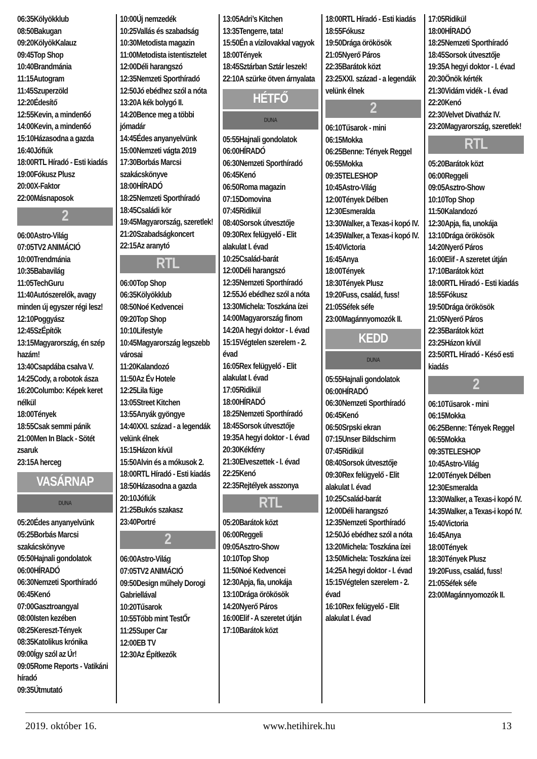06:35Kölyökklub
08:50Bakugan
09:20KölyökKalauz
09:45Top Shop
10:40Brandmánia
11:15Autogram
11:45Szuperzöld
12:20Édesítő
12:55Kevin, a minden6ó
14:00Kevin, a minden6ó
15:10Házasodna a gazda
16:40Jófiúk
18:00RTL Híradó - Esti kiadás
19:00Fókusz Plusz
20:00X-Faktor
22:00Másnaposok
2
06:00Astro-Világ
07:05TV2 ANIMÁCIÓ
10:00Trendmánia
10:35Babavilág
11:05TechGuru
11:40Autószerelők, avagy minden új egyszer régi lesz!
12:10Poggyász
12:45SzÉpítők
13:15Magyarország, én szép hazám!
13:40Csapdába csalva V.
14:25Cody, a robotok ásza
16:20Columbo: Képek keret nélkül
18:00Tények
18:55Csak semmi pánik
21:00Men In Black - Sötét zsaruk
23:15A herceg
VASÁRNAP
DUNA
05:20Édes anyanyelvünk
05:25Borbás Marcsi szakácskönyve
05:50Hajnali gondolatok
06:00HÍRADÓ
06:30Nemzeti Sporthíradó
06:45Kenó
07:00Gasztroangyal
08:00Isten kezében
08:25Kereszt-Tények
08:35Katolikus krónika
09:00Így szól az Úr!
09:05Rome Reports - Vatikáni híradó
09:35Útmutató
10:00Új nemzedék
10:25Vallás és szabadság
10:30Metodista magazin
11:00Metodista istentisztelet
12:00Déli harangszó
12:35Nemzeti Sporthíradó
12:50Jó ebédhez szól a nóta
13:20A kék bolygó II.
14:20Bence meg a többi jómadár
14:45Édes anyanyelvünk
15:00Nemzeti vágta 2019
17:30Borbás Marcsi szakácskönyve
18:00HÍRADÓ
18:25Nemzeti Sporthíradó
18:45Családi kör
19:45Magyarország, szeretlek!
21:20Szabadságkoncert
22:15Az aranytó
RTL
06:00Top Shop
06:35Kölyökklub
08:50Noé Kedvencei
09:20Top Shop
10:10Lifestyle
10:45Magyarország legszebb városai
11:20Kalandozó
11:50Az Év Hotele
12:25Lila füge
13:05Street Kitchen
13:55Anyák gyöngye
14:40XXI. század - a legendák velünk élnek
15:15Házon kívül
15:50Alvin és a mókusok 2.
18:00RTL Híradó - Esti kiadás
18:50Házasodna a gazda
20:10Jófiúk
21:25Bukós szakasz
23:40Portré
2
06:00Astro-Világ
07:05TV2 ANIMÁCIÓ
09:50Design műhely Dorogi Gabriellával
10:20Tűsarok
10:55Több mint TestŐr
11:25Super Car
12:00EB TV
12:30Az Építkezők
13:05Adri’s Kitchen
13:35Tengerre, tata!
15:50Én a vízilovakkal vagyok
18:00Tények
18:45Sztárban Sztár leszek!
22:10A szürke ötven árnyalata
HÉTFŐ
DUNA
05:55Hajnali gondolatok
06:00HÍRADÓ
06:30Nemzeti Sporthíradó
06:45Kenó
06:50Roma magazin
07:15Domovina
07:45Ridikül
08:40Sorsok útvesztője
09:30Rex felügyelő - Elit alakulat I. évad
10:25Család-barát
12:00Déli harangszó
12:35Nemzeti Sporthíradó
12:55Jó ebédhez szól a nóta
13:30Michela: Toszkána ízei
14:00Magyarország finom
14:20A hegyi doktor - I. évad
15:15Végtelen szerelem - 2. évad
16:05Rex felügyelő - Elit alakulat I. évad
17:05Ridikül
18:00HÍRADÓ
18:25Nemzeti Sporthíradó
18:45Sorsok útvesztője
19:35A hegyi doktor - I. évad
20:30Kékfény
21:30Elveszettek - I. évad
22:25Kenó
22:35Rejtélyek asszonya
RTL
05:20Barátok közt
06:00Reggeli
09:05Asztro-Show
10:10Top Shop
11:50Noé Kedvencei
12:30Apja, fia, unokája
13:10Drága örökösök
14:20Nyerő Páros
16:00Elif - A szeretet útján
17:10Barátok közt
18:00RTL Híradó - Esti kiadás
18:55Fókusz
19:50Drága örökösök
21:05Nyerő Páros
22:35Barátok közt
23:25XXI. század - a legendák velünk élnek
2
06:10Tűsarok - mini
06:15Mokka
06:25Benne: Tények Reggel
06:55Mokka
09:35TELESHOP
10:45Astro-Világ
12:00Tények Délben
12:30Esmeralda
13:30Walker, a Texas-i kopó IV.
14:35Walker, a Texas-i kopó IV.
15:40Victoria
16:45Anya
18:00Tények
18:30Tények Plusz
19:20Fuss, család, fuss!
21:05Séfek séfe
23:00Magánnyomozók II.
KEDD
DUNA
05:55Hajnali gondolatok
06:00HÍRADÓ
06:30Nemzeti Sporthíradó
06:45Kenó
06:50Srpski ekran
07:15Unser Bildschirm
07:45Ridikül
08:40Sorsok útvesztője
09:30Rex felügyelő - Elit alakulat I. évad
10:25Család-barát
12:00Déli harangszó
12:35Nemzeti Sporthíradó
12:50Jó ebédhez szól a nóta
13:20Michela: Toszkána ízei
13:50Michela: Toszkána ízei
14:25A hegyi doktor - I. évad
15:15Végtelen szerelem - 2. évad
16:10Rex felügyelő - Elit alakulat I. évad
17:05Ridikül
18:00HÍRADÓ
18:25Nemzeti Sporthíradó
18:45Sorsok útvesztője
19:35A hegyi doktor - I. évad
20:30Önök kérték
21:30Vidám vidék - I. évad
22:20Kenó
22:30Velvet Divatház IV.
23:20Magyarország, szeretlek!
RTL
05:20Barátok közt
06:00Reggeli
09:05Asztro-Show
10:10Top Shop
11:50Kalandozó
12:30Apja, fia, unokája
13:10Drága örökösök
14:20Nyerő Páros
16:00Elif - A szeretet útján
17:10Barátok közt
18:00RTL Híradó - Esti kiadás
18:55Fókusz
19:50Drága örökösök
21:05Nyerő Páros
22:35Barátok közt
23:25Házon kívül
23:50RTL Híradó - Késő esti kiadás
2
06:10Tűsarok - mini
06:15Mokka
06:25Benne: Tények Reggel
06:55Mokka
09:35TELESHOP
10:45Astro-Világ
12:00Tények Délben
12:30Esmeralda
13:30Walker, a Texas-i kopó IV.
14:35Walker, a Texas-i kopó IV.
15:40Victoria
16:45Anya
18:00Tények
18:30Tények Plusz
19:20Fuss, család, fuss!
21:05Séfek séfe
23:00Magánnyomozók II.
2019. október 16. www.hetihirek.hu 13